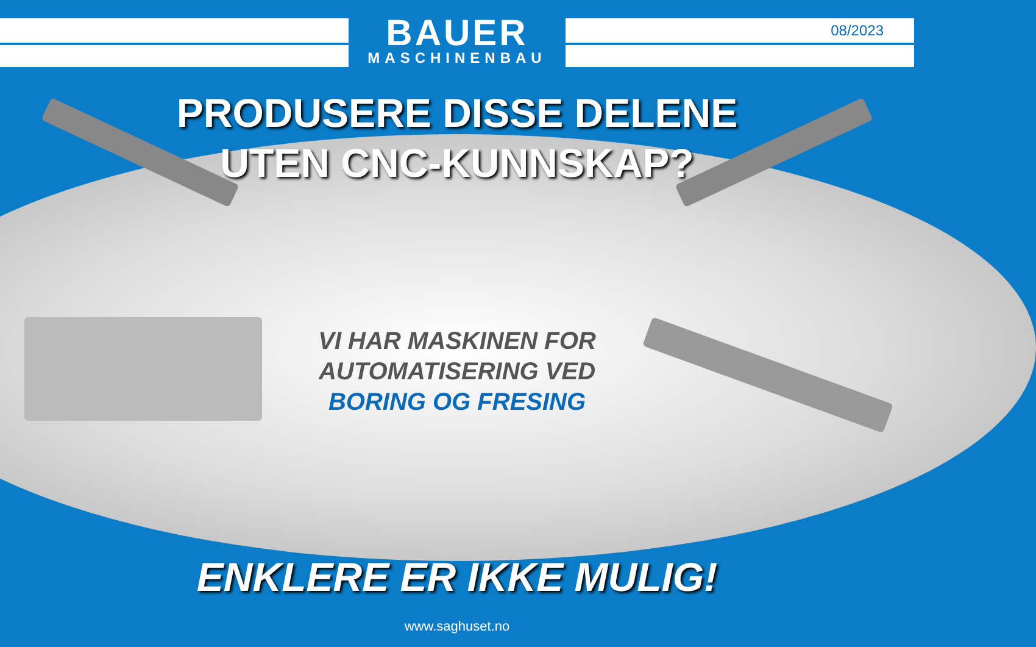BAUER
MASCHINENBAU
08/2023
PRODUSERE DISSE DELENE
UTEN CNC-KUNNSKAP?
VI HAR MASKINEN FOR
AUTOMATISERING VED
BORING OG FRESING
ENKLERE ER IKKE MULIG!
www.saghuset.no